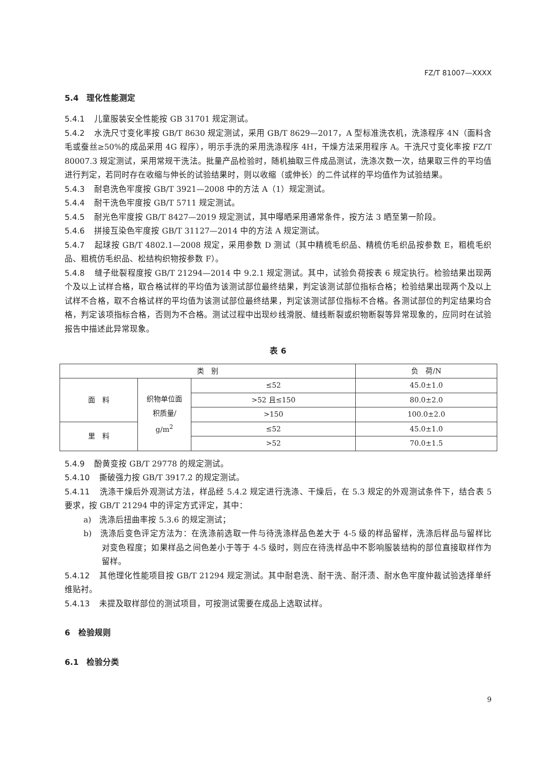FZ/T 81007—XXXX
5.4　理化性能测定
5.4.1 儿童服装安全性能按 GB 31701 规定测试。
5.4.2 水洗尺寸变化率按 GB/T 8630 规定测试，采用 GB/T 8629—2017，A 型标准洗衣机，洗涤程序 4N（面料含毛或蚕丝≥50%的成品采用 4G 程序），明示手洗的采用洗涤程序 4H，干燥方法采用程序 A。干洗尺寸变化率按 FZ/T 80007.3 规定测试，采用常规干洗法。批量产品检验时，随机抽取三件成品测试，洗涤次数一次，结果取三件的平均值进行判定，若同时存在收缩与伸长的试验结果时，则以收缩（或伸长）的二件试样的平均值作为试验结果。
5.4.3 耐皂洗色牢度按 GB/T 3921—2008 中的方法 A（1）规定测试。
5.4.4 耐干洗色牢度按 GB/T 5711 规定测试。
5.4.5 耐光色牢度按 GB/T 8427—2019 规定测试，其中曝晒采用通常条件，按方法 3 晒至第一阶段。
5.4.6 拼接互染色牢度按 GB/T 31127—2014 中的方法 A 规定测试。
5.4.7 起球按 GB/T 4802.1—2008 规定，采用参数 D 测试（其中精梳毛织品、精梳仿毛织品按参数 E，粗梳毛织品、粗梳仿毛织品、松结构织物按参数 F）。
5.4.8 缝子纰裂程度按 GB/T 21294—2014 中 9.2.1 规定测试。其中，试验负荷按表 6 规定执行。检验结果出现两个及以上试样合格，取合格试样的平均值为该测试部位最终结果，判定该测试部位指标合格；检验结果出现两个及以上试样不合格，取不合格试样的平均值为该测试部位最终结果，判定该测试部位指标不合格。各测试部位的判定结果均合格，判定该项指标合格，否则为不合格。测试过程中出现纱线滑脱、缝线断裂或织物断裂等异常现象的，应同时在试验报告中描述此异常现象。
表 6
| 类 别 | | | 负 荷/N |
| --- | --- | --- | --- |
| 面 料 | 织物单位面 积质量/ g/m<sup>2</sup> | ≤52 | 45.0±1.0 |
| | | >52 且≤150 | 80.0±2.0 |
| | | >150 | 100.0±2.0 |
| 里 料 | | ≤52 | 45.0±1.0 |
| | | >52 | 70.0±1.5 |
5.4.9 酚黄变按 GB/T 29778 的规定测试。
5.4.10 撕破强力按 GB/T 3917.2 的规定测试。
5.4.11 洗涤干燥后外观测试方法，样品经 5.4.2 规定进行洗涤、干燥后，在 5.3 规定的外观测试条件下，结合表 5 要求，按 GB/T 21294 中的评定方式评定，其中：
a)　洗涤后扭曲率按 5.3.6 的规定测试；
b)　洗涤后变色评定方法为：在洗涤前选取一件与待洗涤样品色差大于 4-5 级的样品留样，洗涤后样品与留样比对变色程度；如果样品之间色差小于等于 4-5 级时，则应在待洗样品中不影响服装结构的部位直接取样作为留样。
5.4.12 其他理化性能项目按 GB/T 21294 规定测试。其中耐皂洗、耐干洗、耐汗渍、耐水色牢度仲裁试验选择单纤维贴衬。
5.4.13 未提及取样部位的测试项目，可按测试需要在成品上选取试样。
6　检验规则
6.1　检验分类
9